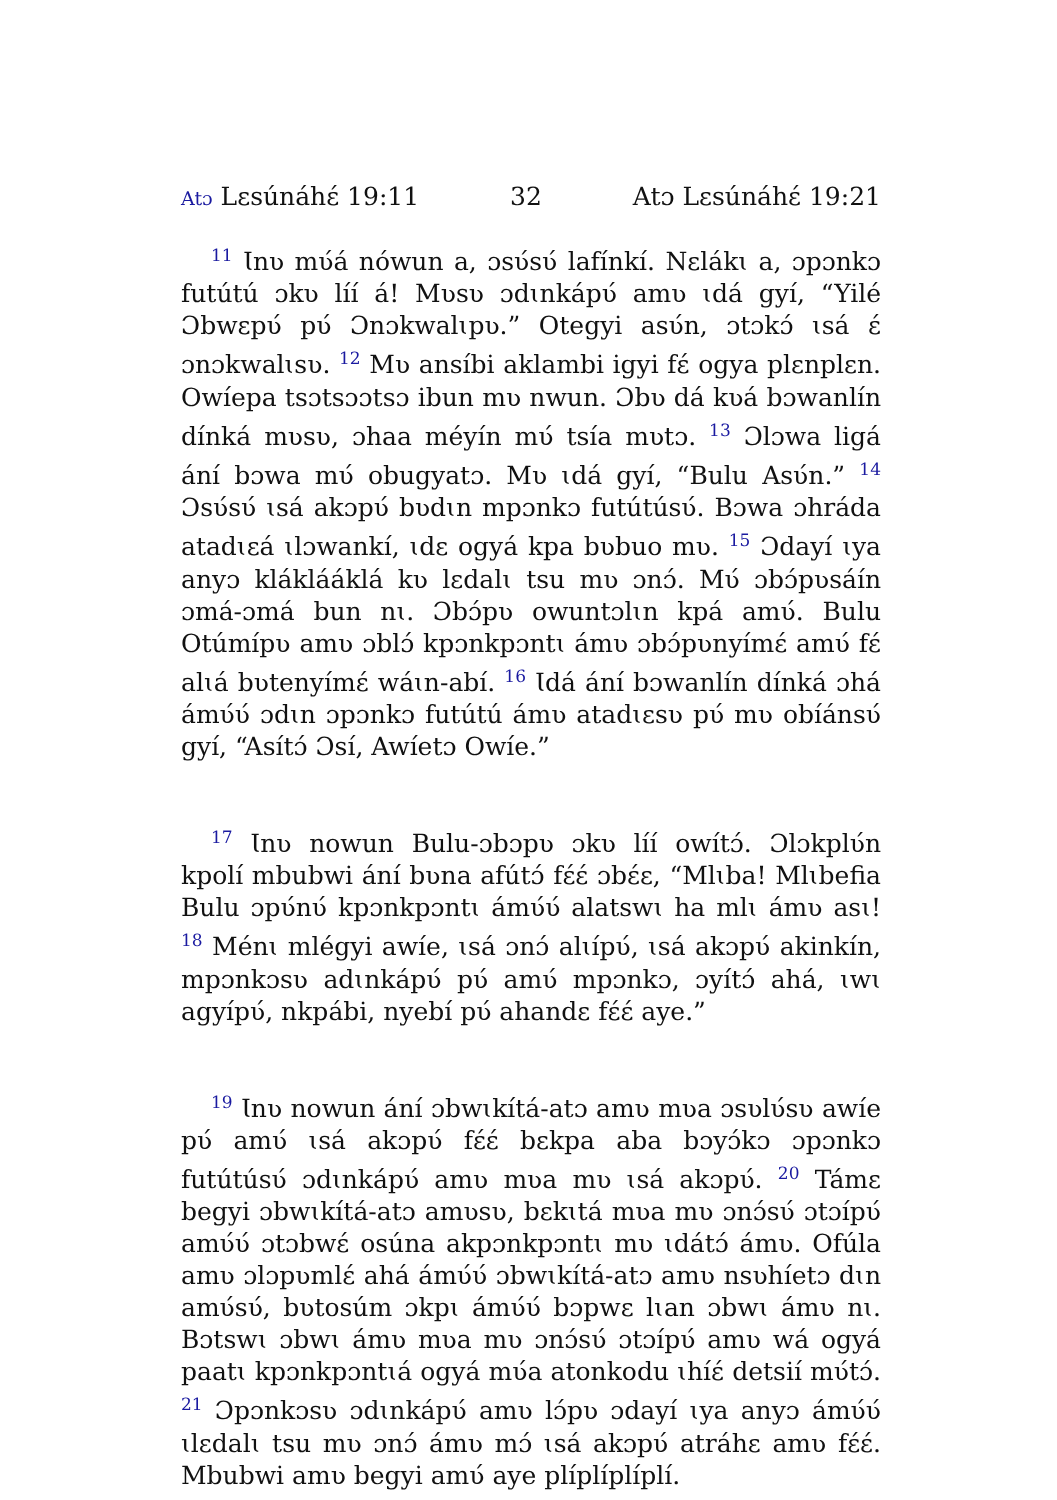Atɔ Lɛsúnáhɛ́ 19:11 32 Atɔ Lɛsúnáhɛ́ 19:21
<sup>11</sup> Ɩnʋ mʋ́á nówun a, ɔsʋ́sʋ́ lafínkí. Nɛlákɩ a, ɔpɔnkɔ futútú ɔkʋ líí á! Mʋsʋ ɔdɩnkápʋ́ amʋ ɩdá gyí, “Yilé Ɔbwɛpʋ́ pʋ́ Ɔnɔkwalɩpʋ.” Otegyi asʋ́n, ɔtɔkɔ́ ɩsá ɛ́ ɔnɔkwalɩsʋ. <sup>12</sup> Mʋ ansíbi aklambi igyi fɛ́ ogya plɛnplɛn. Owíepa tsɔtsɔɔtsɔ ibun mʋ nwun. Ɔbʋ dá kʋá bɔwanlín dínká mʋsʋ, ɔhaa méyín mʋ́ tsía mʋtɔ. <sup>13</sup> Ɔlɔwa ligá ání bɔwa mʋ́ obugyatɔ. Mʋ ɩdá gyí, “Bulu Asʋ́n.” <sup>14</sup> Ɔsʋ́sʋ́ ɩsá akɔpʋ́ bʋdɩn mpɔnkɔ futútúsʋ́. Bɔwa ɔhráda atadɩɛá ɩlɔwankí, ɩdɛ ogyá kpa bʋbuo mʋ. <sup>15</sup> Ɔdayí ɩya anyɔ kláklááklá kʋ lɛdalɩ tsu mʋ ɔnɔ́. Mʋ́ ɔbɔ́pʋsáín ɔmá-ɔmá bun nɩ. Ɔbɔ́pʋ owuntɔlɩn kpá amʋ́. Bulu Otúmípʋ amʋ ɔblɔ́ kpɔnkpɔntɩ ámʋ ɔbɔ́pʋnyímɛ́ amʋ́ fɛ́ alɩá bʋtenyímɛ́ wáɩn-abí. <sup>16</sup> Ɩdá ání bɔwanlín dínká ɔhá ámʋ́ʋ́ ɔdɩn ɔpɔnkɔ futútú ámʋ atadɩɛsʋ pʋ́ mʋ obíánsʋ́ gyí, “Asítɔ́ Ɔsí, Awíetɔ Owíe.”
<sup>17</sup> Ɩnʋ nowun Bulu-ɔbɔpʋ ɔkʋ líí owítɔ́. Ɔlɔkplʋ́n kpolí mbubwi ání bʋna afútɔ́ fɛ́ɛ́ ɔbɛ́ɛ, “Mlɩba! Mlɩbefia Bulu ɔpʋ́nʋ́ kpɔnkpɔntɩ ámʋ́ʋ́ alatswɩ ha mlɩ ámʋ asɩ! <sup>18</sup> Ménɩ mlégyi awíe, ɩsá ɔnɔ́ alɩípʋ́, ɩsá akɔpʋ́ akinkín, mpɔnkɔsʋ adɩnkápʋ́ pʋ́ amʋ́ mpɔnkɔ, ɔyítɔ́ ahá, ɩwɩ agyípʋ́, nkpábi, nyebí pʋ́ ahandɛ fɛ́ɛ́ aye.”
<sup>19</sup> Ɩnʋ nowun ání ɔbwɩkítá-atɔ amʋ mʋa ɔsʋlʋ́sʋ awíe pʋ́ amʋ́ ɩsá akɔpʋ́ fɛ́ɛ́ bɛkpa aba bɔyɔ́kɔ ɔpɔnkɔ futútúsʋ́ ɔdɩnkápʋ́ amʋ mʋa mʋ ɩsá akɔpʋ́. <sup>20</sup> Támɛ begyi ɔbwɩkítá-atɔ amʋsʋ, bɛkɩtá mʋa mʋ ɔnɔ́sʋ́ ɔtɔípʋ́ amʋ́ʋ́ ɔtɔbwɛ́ osúna akpɔnkpɔntɩ mʋ ɩdátɔ́ ámʋ. Ofúla amʋ ɔlɔpʋmlɛ́ ahá ámʋ́ʋ́ ɔbwɩkítá-atɔ amʋ nsʋhíetɔ dɩn amʋ́sʋ́, bʋtosúm ɔkpɩ ámʋ́ʋ́ bɔpwɛ lɩan ɔbwɩ ámʋ nɩ. Bɔtswɩ ɔbwɩ ámʋ mʋa mʋ ɔnɔ́sʋ́ ɔtɔípʋ́ amʋ wá ogyá paatɩ kpɔnkpɔntɩá ogyá mʋ́a atonkodu ɩhíɛ́ detsií mʋ́tɔ́. <sup>21</sup> Ɔpɔnkɔsʋ ɔdɩnkápʋ́ amʋ lɔ́pʋ ɔdayí ɩya anyɔ ámʋ́ʋ́ ɩlɛdalɩ tsu mʋ ɔnɔ́ ámʋ mɔ́ ɩsá akɔpʋ́ atráhɛ amʋ fɛ́ɛ́. Mbubwi amʋ begyi amʋ́ aye plíplíplíplí.